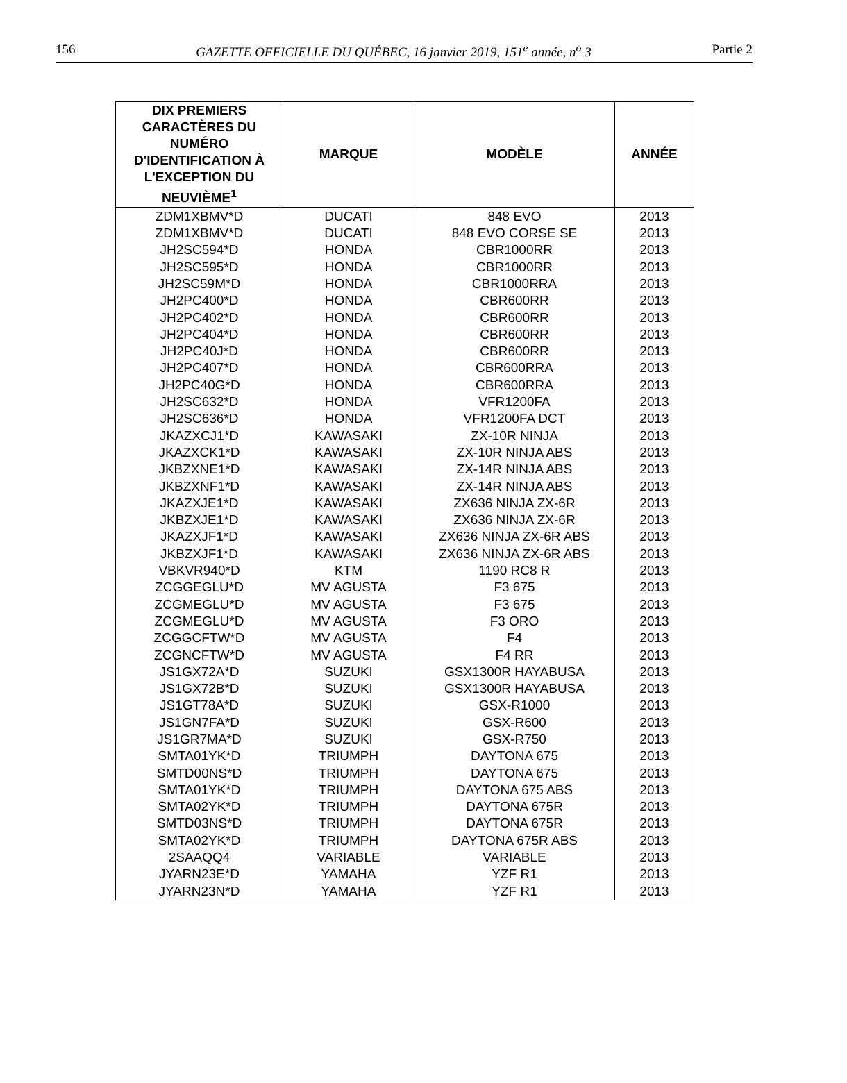156 GAZETTE OFFICIELLE DU QUÉBEC, 16 janvier 2019, 151<sup>e</sup> année, n<sup>o</sup> 3 Partie 2
| DIX PREMIERS CARACTÈRES DU NUMÉRO D'IDENTIFICATION À L'EXCEPTION DU NEUVIÈME<sup>1</sup> | MARQUE | MODÈLE | ANNÉE |
| --- | --- | --- | --- |
| ZDM1XBMV*D | DUCATI | 848 EVO | 2013 |
| ZDM1XBMV*D | DUCATI | 848 EVO CORSE SE | 2013 |
| JH2SC594*D | HONDA | CBR1000RR | 2013 |
| JH2SC595*D | HONDA | CBR1000RR | 2013 |
| JH2SC59M*D | HONDA | CBR1000RRA | 2013 |
| JH2PC400*D | HONDA | CBR600RR | 2013 |
| JH2PC402*D | HONDA | CBR600RR | 2013 |
| JH2PC404*D | HONDA | CBR600RR | 2013 |
| JH2PC40J*D | HONDA | CBR600RR | 2013 |
| JH2PC407*D | HONDA | CBR600RRA | 2013 |
| JH2PC40G*D | HONDA | CBR600RRA | 2013 |
| JH2SC632*D | HONDA | VFR1200FA | 2013 |
| JH2SC636*D | HONDA | VFR1200FA DCT | 2013 |
| JKAZXCJ1*D | KAWASAKI | ZX-10R NINJA | 2013 |
| JKAZXCK1*D | KAWASAKI | ZX-10R NINJA ABS | 2013 |
| JKBZXNE1*D | KAWASAKI | ZX-14R NINJA ABS | 2013 |
| JKBZXNF1*D | KAWASAKI | ZX-14R NINJA ABS | 2013 |
| JKAZXJE1*D | KAWASAKI | ZX636 NINJA ZX-6R | 2013 |
| JKBZXJE1*D | KAWASAKI | ZX636 NINJA ZX-6R | 2013 |
| JKAZXJF1*D | KAWASAKI | ZX636 NINJA ZX-6R ABS | 2013 |
| JKBZXJF1*D | KAWASAKI | ZX636 NINJA ZX-6R ABS | 2013 |
| VBKVR940*D | KTM | 1190 RC8 R | 2013 |
| ZCGGEGLU*D | MV AGUSTA | F3 675 | 2013 |
| ZCGMEGLU*D | MV AGUSTA | F3 675 | 2013 |
| ZCGMEGLU*D | MV AGUSTA | F3 ORO | 2013 |
| ZCGGCFTW*D | MV AGUSTA | F4 | 2013 |
| ZCGNCFTW*D | MV AGUSTA | F4 RR | 2013 |
| JS1GX72A*D | SUZUKI | GSX1300R HAYABUSA | 2013 |
| JS1GX72B*D | SUZUKI | GSX1300R HAYABUSA | 2013 |
| JS1GT78A*D | SUZUKI | GSX-R1000 | 2013 |
| JS1GN7FA*D | SUZUKI | GSX-R600 | 2013 |
| JS1GR7MA*D | SUZUKI | GSX-R750 | 2013 |
| SMTA01YK*D | TRIUMPH | DAYTONA 675 | 2013 |
| SMTD00NS*D | TRIUMPH | DAYTONA 675 | 2013 |
| SMTA01YK*D | TRIUMPH | DAYTONA 675 ABS | 2013 |
| SMTA02YK*D | TRIUMPH | DAYTONA 675R | 2013 |
| SMTD03NS*D | TRIUMPH | DAYTONA 675R | 2013 |
| SMTA02YK*D | TRIUMPH | DAYTONA 675R ABS | 2013 |
| 2SAAQQ4 | VARIABLE | VARIABLE | 2013 |
| JYARN23E*D | YAMAHA | YZF R1 | 2013 |
| JYARN23N*D | YAMAHA | YZF R1 | 2013 |